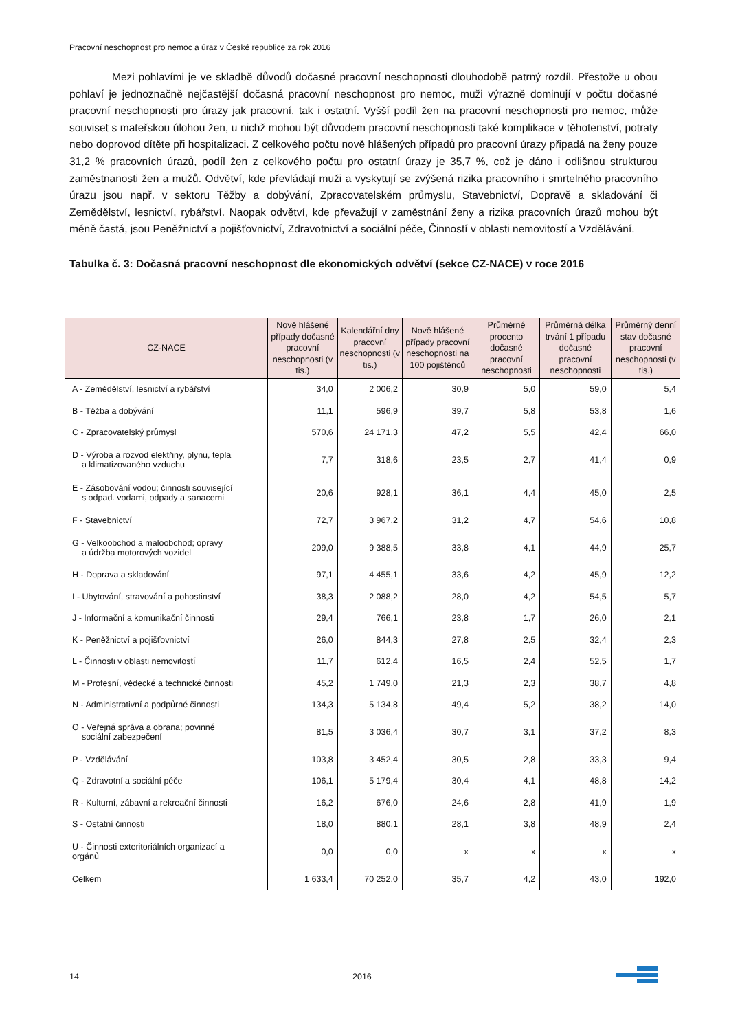Pracovní neschopnost pro nemoc a úraz v České republice za rok 2016
Mezi pohlavími je ve skladbě důvodů dočasné pracovní neschopnosti dlouhodobě patrný rozdíl. Přestože u obou pohlaví je jednoznačně nejčastější dočasná pracovní neschopnost pro nemoc, muži výrazně dominují v počtu dočasné pracovní neschopnosti pro úrazy jak pracovní, tak i ostatní. Vyšší podíl žen na pracovní neschopnosti pro nemoc, může souviset s mateřskou úlohou žen, u nichž mohou být důvodem pracovní neschopnosti také komplikace v těhotenství, potraty nebo doprovod dítěte při hospitalizaci. Z celkového počtu nově hlášených případů pro pracovní úrazy připadá na ženy pouze 31,2 % pracovních úrazů, podíl žen z celkového počtu pro ostatní úrazy je 35,7 %, což je dáno i odlišnou strukturou zaměstnanosti žen a mužů. Odvětví, kde převládají muži a vyskytují se zvýšená rizika pracovního i smrtelného pracovního úrazu jsou např. v sektoru Těžby a dobývání, Zpracovatelském průmyslu, Stavebnictví, Dopravě a skladování či Zemědělství, lesnictví, rybářství. Naopak odvětví, kde převažují v zaměstnání ženy a rizika pracovních úrazů mohou být méně častá, jsou Peněžnictví a pojišťovnictví, Zdravotnictví a sociální péče, Činností v oblasti nemovitostí a Vzdělávání.
Tabulka č. 3: Dočasná pracovní neschopnost dle ekonomických odvětví (sekce CZ-NACE) v roce 2016
| CZ-NACE | Nově hlášené případy dočasné pracovní neschopnosti (v tis.) | Kalendářní dny pracovní neschopnosti (v tis.) | Nově hlášené případy pracovní neschopnosti na 100 pojištěnců | Průměrné procento dočasné pracovní neschopnosti | Průměrná délka trvání 1 případu dočasné pracovní neschopnosti | Průměrný denní stav dočasné pracovní neschopnosti (v tis.) |
| --- | --- | --- | --- | --- | --- | --- |
| A - Zemědělství, lesnictví a rybářství | 34,0 | 2 006,2 | 30,9 | 5,0 | 59,0 | 5,4 |
| B - Těžba a dobývání | 11,1 | 596,9 | 39,7 | 5,8 | 53,8 | 1,6 |
| C - Zpracovatelský průmysl | 570,6 | 24 171,3 | 47,2 | 5,5 | 42,4 | 66,0 |
| D - Výroba a rozvod elektřiny, plynu, tepla a klimatizovaného vzduchu | 7,7 | 318,6 | 23,5 | 2,7 | 41,4 | 0,9 |
| E - Zásobování vodou; činnosti související s odpad. vodami, odpady a sanacemi | 20,6 | 928,1 | 36,1 | 4,4 | 45,0 | 2,5 |
| F - Stavebnictví | 72,7 | 3 967,2 | 31,2 | 4,7 | 54,6 | 10,8 |
| G - Velkoobchod a maloobchod; opravy a údržba motorových vozidel | 209,0 | 9 388,5 | 33,8 | 4,1 | 44,9 | 25,7 |
| H - Doprava a skladování | 97,1 | 4 455,1 | 33,6 | 4,2 | 45,9 | 12,2 |
| I - Ubytování, stravování a pohostinství | 38,3 | 2 088,2 | 28,0 | 4,2 | 54,5 | 5,7 |
| J - Informační a komunikační činnosti | 29,4 | 766,1 | 23,8 | 1,7 | 26,0 | 2,1 |
| K - Peněžnictví a pojišťovnictví | 26,0 | 844,3 | 27,8 | 2,5 | 32,4 | 2,3 |
| L - Činnosti v oblasti nemovitostí | 11,7 | 612,4 | 16,5 | 2,4 | 52,5 | 1,7 |
| M - Profesní, vědecké a technické činnosti | 45,2 | 1 749,0 | 21,3 | 2,3 | 38,7 | 4,8 |
| N - Administrativní a podpůrné činnosti | 134,3 | 5 134,8 | 49,4 | 5,2 | 38,2 | 14,0 |
| O - Veřejná správa a obrana; povinné sociální zabezpečení | 81,5 | 3 036,4 | 30,7 | 3,1 | 37,2 | 8,3 |
| P - Vzdělávání | 103,8 | 3 452,4 | 30,5 | 2,8 | 33,3 | 9,4 |
| Q - Zdravotní a sociální péče | 106,1 | 5 179,4 | 30,4 | 4,1 | 48,8 | 14,2 |
| R - Kulturní, zábavní a rekreační činnosti | 16,2 | 676,0 | 24,6 | 2,8 | 41,9 | 1,9 |
| S - Ostatní činnosti | 18,0 | 880,1 | 28,1 | 3,8 | 48,9 | 2,4 |
| U - Činnosti exteritoriálních organizací a orgánů | 0,0 | 0,0 | x | x | x | x |
| Celkem | 1 633,4 | 70 252,0 | 35,7 | 4,2 | 43,0 | 192,0 |
14 2016